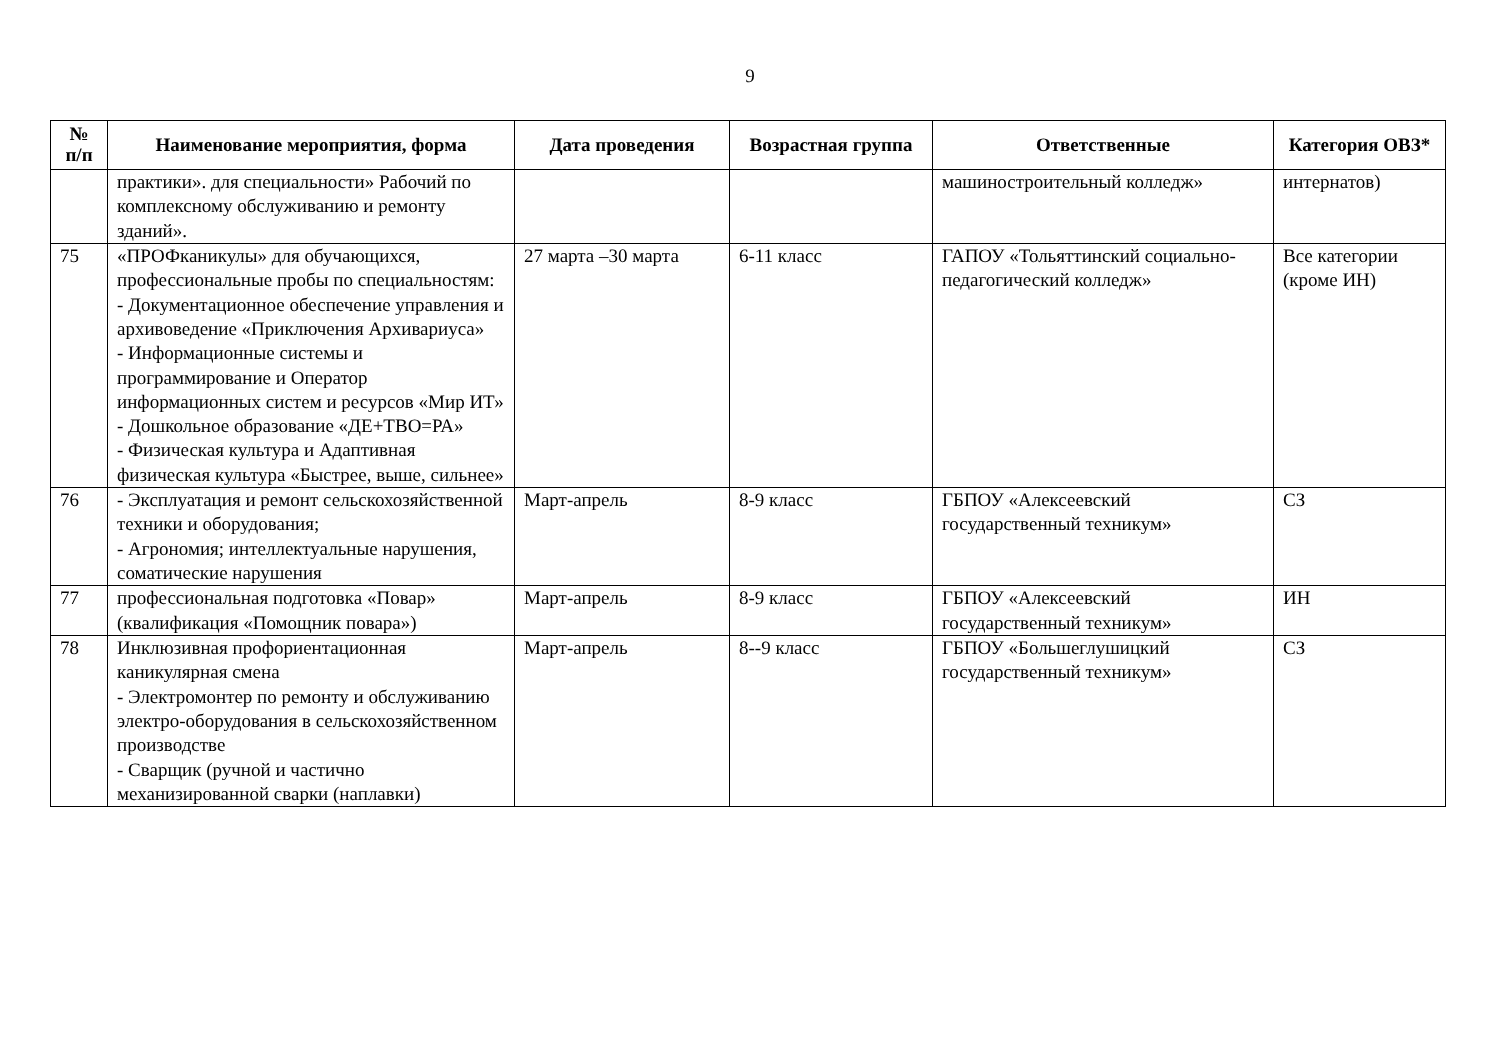9
| № п/п | Наименование мероприятия, форма | Дата проведения | Возрастная группа | Ответственные | Категория ОВЗ* |
| --- | --- | --- | --- | --- | --- |
| | практики». для специальности» Рабочий по комплексному обслуживанию и ремонту зданий». | | | машиностроительный колледж» | интернатов) |
| 75 | «ПРОФканикулы» для обучающихся, профессиональные пробы по специальностям: - Документационное обеспечение управления и архивоведение «Приключения Архивариуса» - Информационные системы и программирование и Оператор информационных систем и ресурсов «Мир ИТ» - Дошкольное образование «ДЕ+ТВО=РА» - Физическая культура и Адаптивная физическая культура «Быстрее, выше, сильнее» | 27 марта –30 марта | 6-11 класс | ГАПОУ «Тольяттинский социально-педагогический колледж» | Все категории (кроме ИН) |
| 76 | - Эксплуатация и ремонт сельскохозяйственной техники и оборудования; - Агрономия; интеллектуальные нарушения, соматические нарушения | Март-апрель | 8-9 класс | ГБПОУ «Алексеевский государственный техникум» | СЗ |
| 77 | профессиональная подготовка «Повар» (квалификация «Помощник повара») | Март-апрель | 8-9 класс | ГБПОУ «Алексеевский государственный техникум» | ИН |
| 78 | Инклюзивная профориентационная каникулярная смена - Электромонтер по ремонту и обслуживанию электро-оборудования в сельскохозяйственном производстве - Сварщик (ручной и частично механизированной сварки (наплавки) | Март-апрель | 8--9 класс | ГБПОУ «Большеглушицкий государственный техникум» | СЗ |